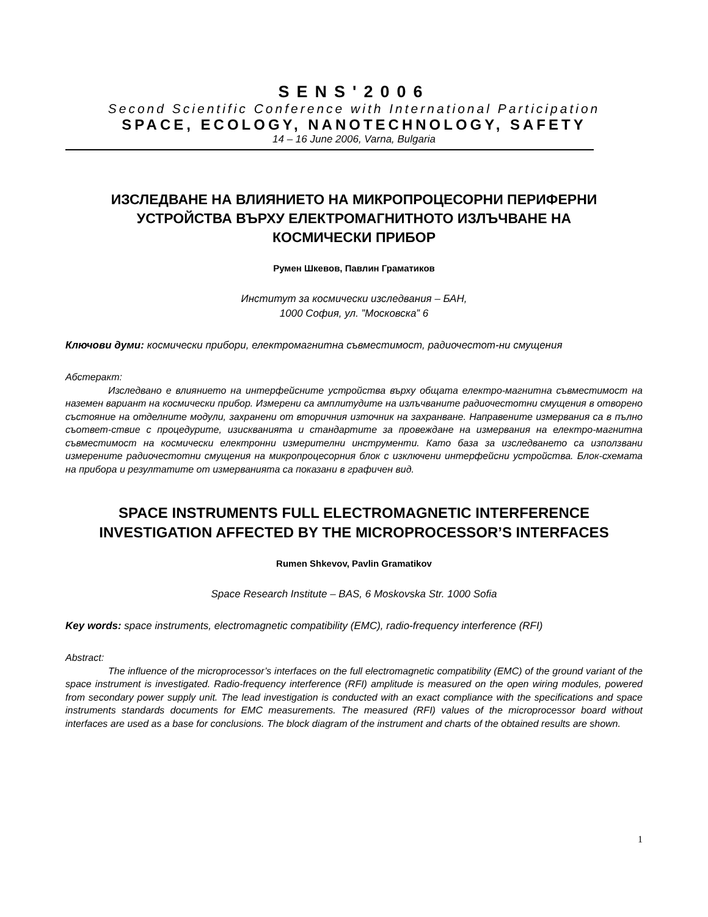SENS'2006
Second Scientific Conference with International Participation
SPACE, ECOLOGY, NANOTECHNOLOGY, SAFETY
14 – 16 June 2006, Varna, Bulgaria
ИЗСЛЕДВАНЕ НА ВЛИЯНИЕТО НА МИКРОПРОЦЕСОРНИ ПЕРИФЕРНИ
УСТРОЙСТВА ВЪРХУ ЕЛЕКТРОМАГНИТНОТО ИЗЛЪЧВАНЕ НА
КОСМИЧЕСКИ ПРИБОР
Румен Шкевов, Павлин Граматиков
Институт за космически изследвания – БАН,
1000 София, ул. ”Московска” 6
Ключови думи: космически прибори, електромагнитна съвместимост, радиочестот-ни смущения
Абстеракт:
Изследвано е влиянието на интерфейсните устройства върху общата електро-магнитна съвместимост на наземен вариант на космически прибор. Измерени са амплитудите на излъчваните радиочестотни смущения в отворено състояние на отделните модули, захранени от вторичния източник на захранване. Направените измервания са в пълно съответ-ствие с процедурите, изискванията и стандартите за провеждане на измервания на електро-магнитна съвместимост на космически електронни измерителни инструменти. Като база за изследването са използвани измерените радиочестотни смущения на микропроцесорния блок с изключени интерфейсни устройства. Блок-схемата на прибора и резултатите от измерванията са показани в графичен вид.
SPACE INSTRUMENTS FULL ELECTROMAGNETIC INTERFERENCE
INVESTIGATION AFFECTED BY THE MICROPROCESSOR’S INTERFACES
Rumen Shkevov, Pavlin Gramatikov
Space Research Institute – BAS, 6 Moskovska Str. 1000 Sofia
Key words: space instruments, electromagnetic compatibility (EMC), radio-frequency interference (RFI)
Abstract:
The influence of the microprocessor’s interfaces on the full electromagnetic compatibility (EMC) of the ground variant of the space instrument is investigated. Radio-frequency interference (RFI) amplitude is measured on the open wiring modules, powered from secondary power supply unit. The lead investigation is conducted with an exact compliance with the specifications and space instruments standards documents for EMC measurements. The measured (RFI) values of the microprocessor board without interfaces are used as a base for conclusions. The block diagram of the instrument and charts of the obtained results are shown.
1